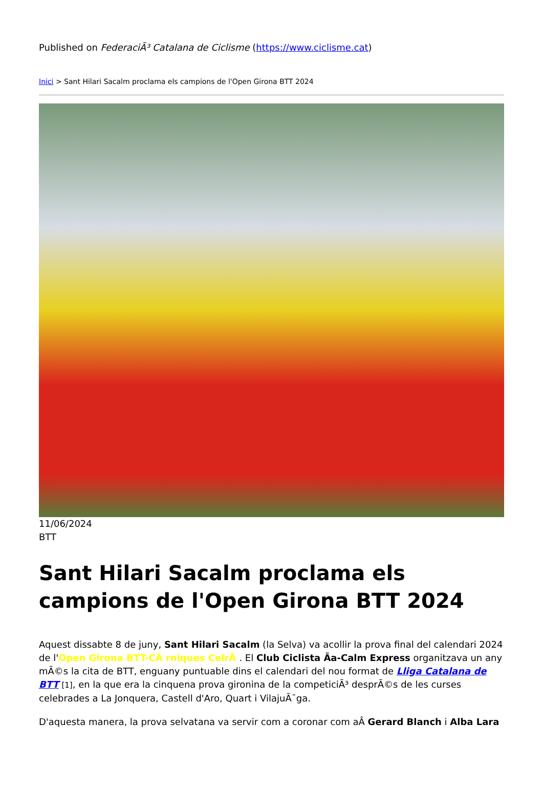Published on FederaciÃ³ Catalana de Ciclisme (https://www.ciclisme.cat)
Inici > Sant Hilari Sacalm proclama els campions de l'Open Girona BTT 2024
11/06/2024
BTT
Sant Hilari Sacalm proclama els campions de l'Open Girona BTT 2024
Aquest dissabte 8 de juny, Sant Hilari Sacalm (la Selva) va acollir la prova final del calendari 2024 de l'Open Girona BTT-CÃ rniques CelrÃ . El Club Ciclista Ã­a-Calm Express organitzava un any mÃ©s la cita de BTT, enguany puntuable dins el calendari del nou format de Lliga Catalana de BTT [1], en la que era la cinquena prova gironina de la competiciÃ³ desprÃ©s de les curses celebrades a La Jonquera, Castell d'Aro, Quart i VilajuÃ¯ga.
D'aquesta manera, la prova selvatana va servir com a coronar com aÂ Gerard Blanch i Alba Lara